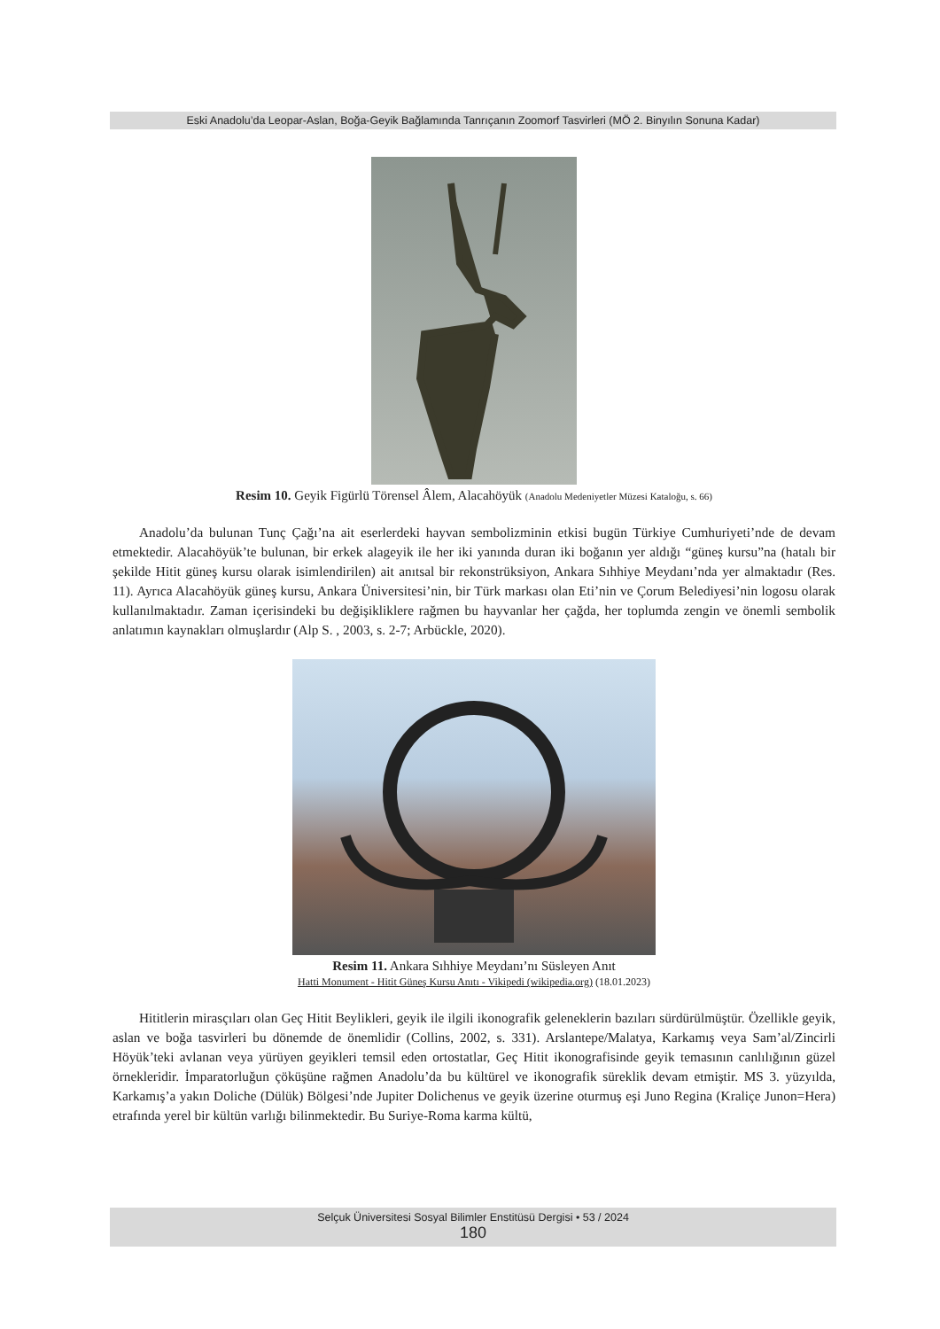Eski Anadolu’da Leopar-Aslan, Boğa-Geyik Bağlamında Tanrıçanın Zoomorf Tasvirleri (MÖ 2. Binyılın Sonuna Kadar)
Resim 10. Geyik Figürlü Törensel Âlem, Alacahöyük (Anadolu Medeniyetler Müzesi Kataloğu, s. 66)
Anadolu’da bulunan Tunç Çağı’na ait eserlerdeki hayvan sembolizminin etkisi bugün Türkiye Cumhuriyeti’nde de devam etmektedir. Alacahöyük’te bulunan, bir erkek alageyik ile her iki yanında duran iki boğanın yer aldığı “güneş kursu”na (hatalı bir şekilde Hitit güneş kursu olarak isimlendirilen) ait anıtsal bir rekonstrüksiyon, Ankara Sıhhiye Meydanı’nda yer almaktadır (Res. 11). Ayrıca Alacahöyük güneş kursu, Ankara Üniversitesi’nin, bir Türk markası olan Eti’nin ve Çorum Belediyesi’nin logosu olarak kullanılmaktadır. Zaman içerisindeki bu değişikliklere rağmen bu hayvanlar her çağda, her toplumda zengin ve önemli sembolik anlatımın kaynakları olmuşlardır (Alp S. , 2003, s. 2-7; Arbückle, 2020).
Resim 11. Ankara Sıhhiye Meydanı’nı Süsleyen Anıt
Hatti Monument - Hitit Güneş Kursu Anıtı - Vikipedi (wikipedia.org) (18.01.2023)
Hititlerin mirasçıları olan Geç Hitit Beylikleri, geyik ile ilgili ikonografik geleneklerin bazıları sürdürülmüştür. Özellikle geyik, aslan ve boğa tasvirleri bu dönemde de önemlidir (Collins, 2002, s. 331). Arslantepe/Malatya, Karkamış veya Sam’al/Zincirli Höyük’teki avlanan veya yürüyen geyikleri temsil eden ortostatlar, Geç Hitit ikonografisinde geyik temasının canlılığının güzel örnekleridir. İmparatorluğun çöküşüne rağmen Anadolu’da bu kültürel ve ikonografik süreklik devam etmiştir. MS 3. yüzyılda, Karkamış’a yakın Doliche (Dülük) Bölgesi’nde Jupiter Dolichenus ve geyik üzerine oturmuş eşi Juno Regina (Kraliçe Junon=Hera) etrafında yerel bir kültün varlığı bilinmektedir. Bu Suriye-Roma karma kültü,
Selçuk Üniversitesi Sosyal Bilimler Enstitüsü Dergisi • 53 / 2024
180